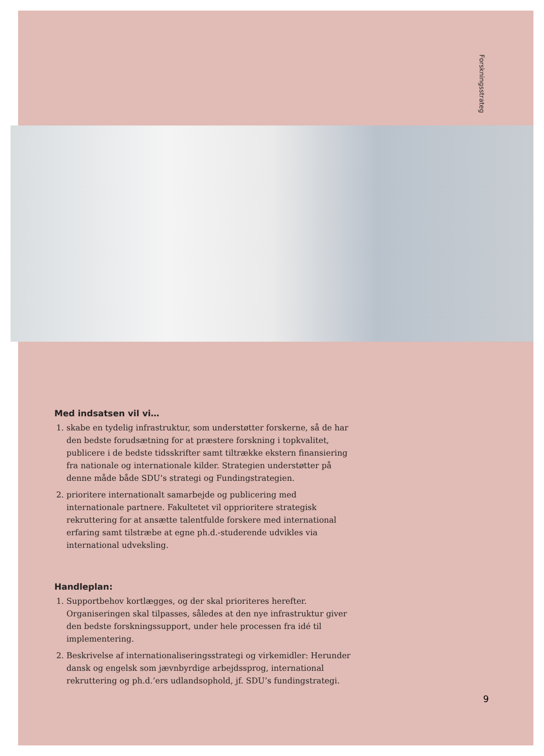Forskningsstrateg
Med indsatsen vil vi…
1. skabe en tydelig infrastruktur, som understøtter forskerne, så de har den bedste forudsætning for at præstere forskning i topkvalitet, publicere i de bedste tidsskrifter samt tiltrække ekstern finansiering fra nationale og internationale kilder. Strategien understøtter på denne måde både SDU’s strategi og Fundingstrategien.
2. prioritere internationalt samarbejde og publicering med internationale partnere. Fakultetet vil opprioritere strategisk rekruttering for at ansætte talentfulde forskere med international erfaring samt tilstræbe at egne ph.d.-studerende udvikles via international udveksling.
Handleplan:
1. Supportbehov kortlægges, og der skal prioriteres herefter. Organiseringen skal tilpasses, således at den nye infrastruktur giver den bedste forskningssupport, under hele processen fra idé til implementering.
2. Beskrivelse af internationaliseringsstrategi og virkemidler: Herunder dansk og engelsk som jævnbyrdige arbejdssprog, international rekruttering og ph.d.’ers udlandsophold, jf. SDU’s fundingstrategi.
9